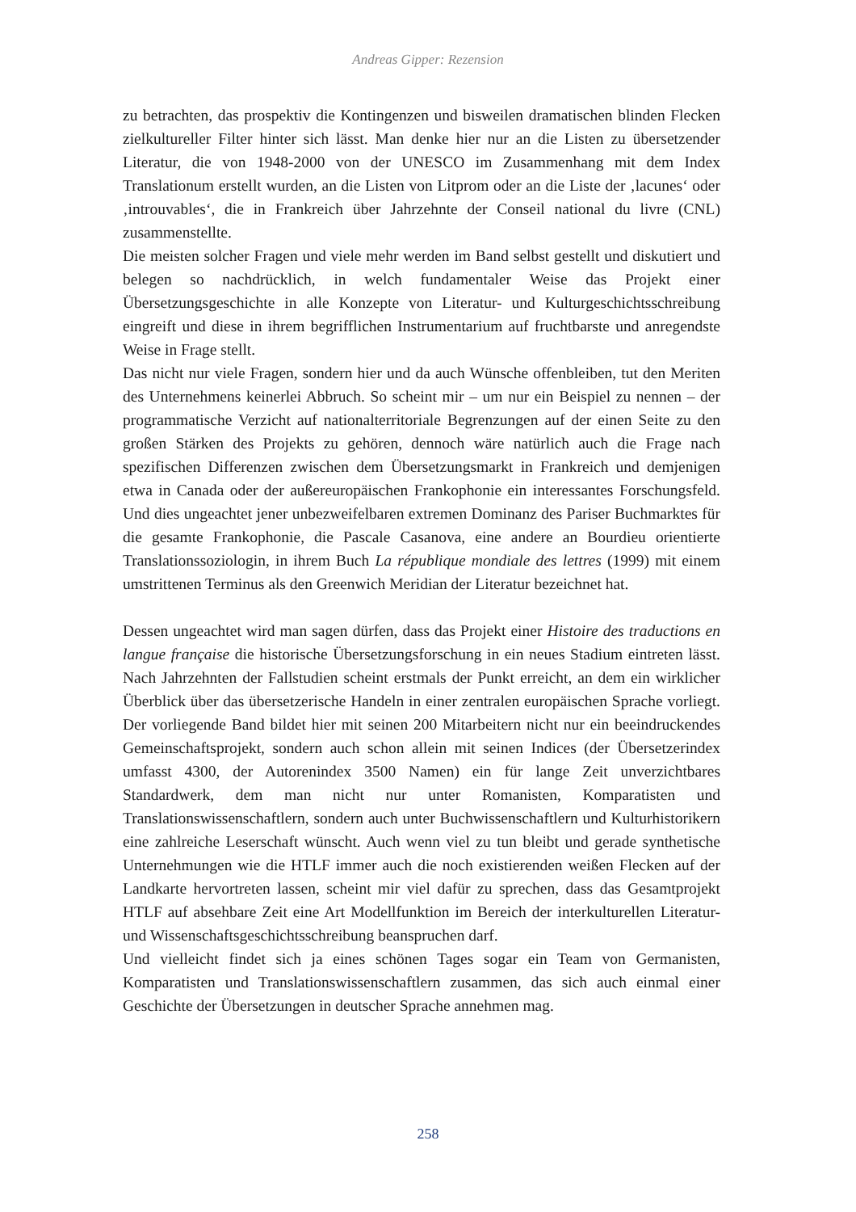Andreas Gipper: Rezension
zu betrachten, das prospektiv die Kontingenzen und bisweilen dramatischen blinden Flecken zielkultureller Filter hinter sich lässt. Man denke hier nur an die Listen zu übersetzender Literatur, die von 1948-2000 von der UNESCO im Zusammenhang mit dem Index Translationum erstellt wurden, an die Listen von Litprom oder an die Liste der ‚lacunes‘ oder ‚introuvables‘, die in Frankreich über Jahrzehnte der Conseil national du livre (CNL) zusammenstellte.
Die meisten solcher Fragen und viele mehr werden im Band selbst gestellt und disku­tiert und belegen so nachdrücklich, in welch fundamentaler Weise das Projekt einer Übersetzungsgeschichte in alle Konzepte von Literatur- und Kulturgeschichtsschrei­bung eingreift und diese in ihrem begrifflichen Instrumentarium auf fruchtbarste und anregendste Weise in Frage stellt.
Das nicht nur viele Fragen, sondern hier und da auch Wünsche offenbleiben, tut den Meriten des Unternehmens keinerlei Abbruch. So scheint mir – um nur ein Beispiel zu nennen – der programmatische Verzicht auf nationalterritoriale Begrenzungen auf der einen Seite zu den großen Stärken des Projekts zu gehören, dennoch wäre na­türlich auch die Frage nach spezifischen Differenzen zwischen dem Übersetzungs­markt in Frankreich und demjenigen etwa in Canada oder der außereuropäischen Frankophonie ein interessantes Forschungsfeld. Und dies ungeachtet jener unbe­zweifelbaren extremen Dominanz des Pariser Buchmarktes für die gesamte Franko­phonie, die Pascale Casanova, eine andere an Bourdieu orientierte Translationssozio­login, in ihrem Buch La république mondiale des lettres (1999) mit einem umstritte­nen Terminus als den Greenwich Meridian der Literatur bezeichnet hat.
Dessen ungeachtet wird man sagen dürfen, dass das Projekt einer Histoire des traduc­tions en langue française die historische Übersetzungsforschung in ein neues Stadium eintreten lässt. Nach Jahrzehnten der Fallstudien scheint erstmals der Punkt erreicht, an dem ein wirklicher Überblick über das übersetzerische Handeln in einer zentralen europäischen Sprache vorliegt. Der vorliegende Band bildet hier mit seinen 200 Mit­arbeitern nicht nur ein beeindruckendes Gemeinschaftsprojekt, sondern auch schon allein mit seinen Indices (der Übersetzerindex umfasst 4300, der Autorenindex 3500 Namen) ein für lange Zeit unverzichtbares Standardwerk, dem man nicht nur unter Romanisten, Komparatisten und Translationswissenschaftlern, sondern auch unter Buchwissenschaftlern und Kulturhistorikern eine zahlreiche Leserschaft wünscht. Auch wenn viel zu tun bleibt und gerade synthetische Unternehmungen wie die HTLF immer auch die noch existierenden weißen Flecken auf der Landkarte hervor­treten lassen, scheint mir viel dafür zu sprechen, dass das Gesamtprojekt HTLF auf absehbare Zeit eine Art Modellfunktion im Bereich der interkulturellen Literatur- und Wissenschaftsgeschichtsschreibung beanspruchen darf.
Und vielleicht findet sich ja eines schönen Tages sogar ein Team von Germanisten, Komparatisten und Translationswissenschaftlern zusammen, das sich auch einmal einer Geschichte der Übersetzungen in deutscher Sprache annehmen mag.
258